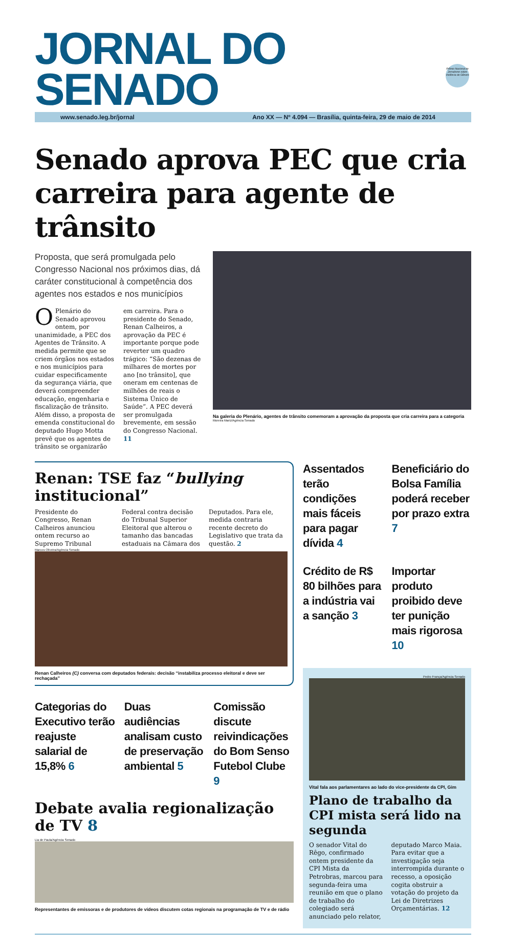JORNAL DO SENADO
www.senado.leg.br/jornal Ano XX — Nº 4.094 — Brasília, quinta-feira, 29 de maio de 2014
Prêmio Nacional de Jornalismo sobre Violência de Gênero
Senado aprova PEC que cria carreira para agente de trânsito
Proposta, que será promulgada pelo Congresso Nacional nos próximos dias, dá caráter constitucional à competência dos agentes nos estados e nos municípios
O Plenário do Senado aprovou ontem, por unanimidade, a PEC dos Agentes de Trânsito. A medida permite que se criem órgãos nos estados e nos municípios para cuidar especificamente da segurança viária, que deverá compreender educação, engenharia e fiscalização de trânsito. Além disso, a proposta de emenda constitucional do deputado Hugo Motta prevê que os agentes de trânsito se organizarão em carreira. Para o presidente do Senado, Renan Calheiros, a aprovação da PEC é importante porque pode reverter um quadro trágico: “São dezenas de milhares de mortes por ano [no trânsito], que oneram em centenas de milhões de reais o Sistema Único de Saúde”. A PEC deverá ser promulgada brevemente, em sessão do Congresso Nacional. 11
Na galeria do Plenário, agentes de trânsito comemoram a aprovação da proposta que cria carreira para a categoria
Moreira Mariz/Agência Senado
Renan: TSE faz “bullying institucional”
Presidente do Congresso, Renan Calheiros anunciou ontem recurso ao Supremo Tribunal Federal contra decisão do Tribunal Superior Eleitoral que alterou o tamanho das bancadas estaduais na Câmara dos Deputados. Para ele, medida contraria recente decreto do Legislativo que trata da questão. 2
Marcos Oliveira/Agência Senado
Renan Calheiros (C) conversa com deputados federais: decisão “instabiliza processo eleitoral e deve ser rechaçada”
Categorias do Executivo terão reajuste salarial de 15,8% 6
Duas audiências analisam custo de preservação ambiental 5
Comissão discute reivindicações do Bom Senso Futebol Clube 9
Debate avalia regionalização de TV 8
Lia de Paula/Agência Senado
Representantes de emissoras e de produtores de vídeos discutem cotas regionais na programação de TV e de rádio
Assentados terão condições mais fáceis para pagar dívida 4
Beneficiário do Bolsa Família poderá receber por prazo extra 7
Crédito de R$ 80 bilhões para a indústria vai a sanção 3
Importar produto proibido deve ter punição mais rigorosa 10
Pedro França/Agência Senado
Vital fala aos parlamentares ao lado do vice-presidente da CPI, Gim
Plano de trabalho da CPI mista será lido na segunda
O senador Vital do Rêgo, confirmado ontem presidente da CPI Mista da Petrobras, marcou para segunda-feira uma reunião em que o plano de trabalho do colegiado será anunciado pelo relator, deputado Marco Maia. Para evitar que a investigação seja interrompida durante o recesso, a oposição cogita obstruir a votação do projeto da Lei de Diretrizes Orçamentárias. 12